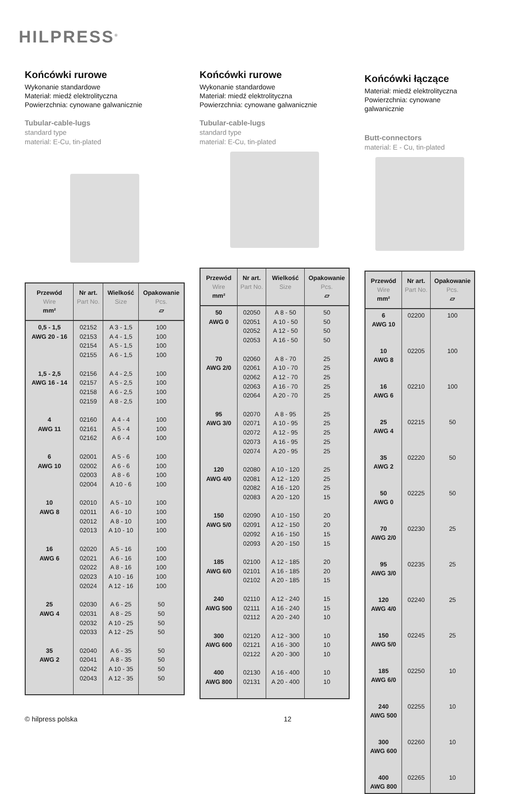HILPRESS<sup>®</sup>
Końcówki rurowe
Wykonanie standardowe
Materiał: miedź elektrolityczna
Powierzchnia: cynowane galwanicznie
Tubular-cable-lugs
standard type
material: E-Cu, tin-plated
| Przewód Wire mm² | Nr art. Part No. | Wielkość Size | Opakowanie Pcs. ▱ |
| --- | --- | --- | --- |
| 0,5 - 1,5 AWG 20 - 16 1,5 - 2,5 AWG 16 - 14 4 AWG 11 6 AWG 10 10 AWG 8 16 AWG 6 25 AWG 4 35 AWG 2 | 02152 02153 02154 02155 02156 02157 02158 02159 02160 02161 02162 02001 02002 02003 02004 02010 02011 02012 02013 02020 02021 02022 02023 02024 02030 02031 02032 02033 02040 02041 02042 02043 | A 3 - 1,5 A 4 - 1,5 A 5 - 1,5 A 6 - 1,5 A 4 - 2,5 A 5 - 2,5 A 6 - 2,5 A 8 - 2,5 A 4 - 4 A 5 - 4 A 6 - 4 A 5 - 6 A 6 - 6 A 8 - 6 A 10 - 6 A 5 - 10 A 6 - 10 A 8 - 10 A 10 - 10 A 5 - 16 A 6 - 16 A 8 - 16 A 10 - 16 A 12 - 16 A 6 - 25 A 8 - 25 A 10 - 25 A 12 - 25 A 6 - 35 A 8 - 35 A 10 - 35 A 12 - 35 | 100 100 100 100 100 100 100 100 100 100 100 100 100 100 100 100 100 100 100 100 100 100 100 100 50 50 50 50 50 50 50 50 |
Końcówki rurowe
Wykonanie standardowe
Materiał: miedź elektrolityczna
Powierzchnia: cynowane galwanicznie
Tubular-cable-lugs
standard type
material: E-Cu, tin-plated
| Przewód Wire mm² | Nr art. Part No. | Wielkość Size | Opakowanie Pcs. ▱ |
| --- | --- | --- | --- |
| 50 AWG 0 70 AWG 2/0 95 AWG 3/0 120 AWG 4/0 150 AWG 5/0 185 AWG 6/0 240 AWG 500 300 AWG 600 400 AWG 800 | 02050 02051 02052 02053 02060 02061 02062 02063 02064 02070 02071 02072 02073 02074 02080 02081 02082 02083 02090 02091 02092 02093 02100 02101 02102 02110 02111 02112 02120 02121 02122 02130 02131 | A 8 - 50 A 10 - 50 A 12 - 50 A 16 - 50 A 8 - 70 A 10 - 70 A 12 - 70 A 16 - 70 A 20 - 70 A 8 - 95 A 10 - 95 A 12 - 95 A 16 - 95 A 20 - 95 A 10 - 120 A 12 - 120 A 16 - 120 A 20 - 120 A 10 - 150 A 12 - 150 A 16 - 150 A 20 - 150 A 12 - 185 A 16 - 185 A 20 - 185 A 12 - 240 A 16 - 240 A 20 - 240 A 12 - 300 A 16 - 300 A 20 - 300 A 16 - 400 A 20 - 400 | 50 50 50 50 25 25 25 25 25 25 25 25 25 25 25 25 25 15 20 20 15 15 20 20 15 15 15 10 10 10 10 10 10 |
Końcówki łączące
Materiał: miedź elektrolityczna
Powierzchnia: cynowane galwanicznie
Butt-connectors
material: E - Cu, tin-plated
| Przewód Wire mm² | Nr art. Part No. | Opakowanie Pcs. ▱ |
| --- | --- | --- |
| 6 AWG 10 10 AWG 8 16 AWG 6 25 AWG 4 35 AWG 2 50 AWG 0 70 AWG 2/0 95 AWG 3/0 120 AWG 4/0 150 AWG 5/0 185 AWG 6/0 240 AWG 500 300 AWG 600 400 AWG 800 | 02200 02205 02210 02215 02220 02225 02230 02235 02240 02245 02250 02255 02260 02265 | 100 100 100 50 50 50 25 25 25 25 10 10 10 10 |
© hilpress polska 12